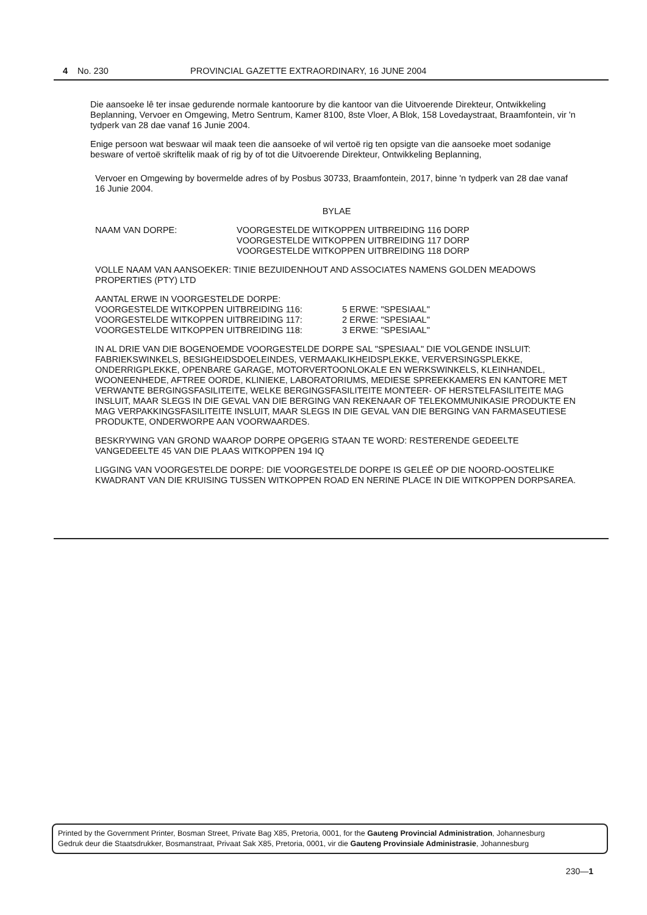4 No. 230 PROVINCIAL GAZETTE EXTRAORDINARY, 16 JUNE 2004
Die aansoeke lê ter insae gedurende normale kantoorure by die kantoor van die Uitvoerende Direkteur, Ontwikkeling Beplanning, Vervoer en Omgewing, Metro Sentrum, Kamer 8100, 8ste Vloer, A Blok, 158 Lovedaystraat, Braamfontein, vir 'n tydperk van 28 dae vanaf 16 Junie 2004.
Enige persoon wat beswaar wil maak teen die aansoeke of wil vertoë rig ten opsigte van die aansoeke moet sodanige besware of vertoë skriftelik maak of rig by of tot die Uitvoerende Direkteur, Ontwikkeling Beplanning,
Vervoer en Omgewing by bovermelde adres of by Posbus 30733, Braamfontein, 2017, binne 'n tydperk van 28 dae vanaf 16 Junie 2004.
BYLAE
| NAAM VAN DORPE: | VOORGESTELDE WITKOPPEN UITBREIDING 116 DORP VOORGESTELDE WITKOPPEN UITBREIDING 117 DORP VOORGESTELDE WITKOPPEN UITBREIDING 118 DORP |
VOLLE NAAM VAN AANSOEKER: TINIE BEZUIDENHOUT AND ASSOCIATES NAMENS GOLDEN MEADOWS PROPERTIES (PTY) LTD
AANTAL ERWE IN VOORGESTELDE DORPE:
| VOORGESTELDE WITKOPPEN UITBREIDING 116: | 5 ERWE: "SPESIAAL" |
| VOORGESTELDE WITKOPPEN UITBREIDING 117: | 2 ERWE: "SPESIAAL" |
| VOORGESTELDE WITKOPPEN UITBREIDING 118: | 3 ERWE: "SPESIAAL" |
IN AL DRIE VAN DIE BOGENOEMDE VOORGESTELDE DORPE SAL "SPESIAAL" DIE VOLGENDE INSLUIT: FABRIEKSWINKELS, BESIGHEIDSDOELEINDES, VERMAAKLIKHEIDSPLEKKE, VERVERSINGSPLEKKE, ONDERRIGPLEKKE, OPENBARE GARAGE, MOTORVERTOONLOKALE EN WERKSWINKELS, KLEINHANDEL, WOONEENHEDE, AFTREE OORDE, KLINIEKE, LABORATORIUMS, MEDIESE SPREEKKAMERS EN KANTORE MET VERWANTE BERGINGSFASILITEITE, WELKE BERGINGSFASILITEITE MONTEER- OF HERSTELFASILITEITE MAG INSLUIT, MAAR SLEGS IN DIE GEVAL VAN DIE BERGING VAN REKENAAR OF TELEKOMMUNIKASIE PRODUKTE EN MAG VERPAKKINGSFASILITEITE INSLUIT, MAAR SLEGS IN DIE GEVAL VAN DIE BERGING VAN FARMASEUTIESE PRODUKTE, ONDERWORPE AAN VOORWAARDES.
BESKRYWING VAN GROND WAAROP DORPE OPGERIG STAAN TE WORD: RESTERENDE GEDEELTE VANGEDEELTE 45 VAN DIE PLAAS WITKOPPEN 194 IQ
LIGGING VAN VOORGESTELDE DORPE: DIE VOORGESTELDE DORPE IS GELEË OP DIE NOORD-OOSTELIKE KWADRANT VAN DIE KRUISING TUSSEN WITKOPPEN ROAD EN NERINE PLACE IN DIE WITKOPPEN DORPSAREA.
Printed by the Government Printer, Bosman Street, Private Bag X85, Pretoria, 0001, for the Gauteng Provincial Administration, Johannesburg
Gedruk deur die Staatsdrukker, Bosmanstraat, Privaat Sak X85, Pretoria, 0001, vir die Gauteng Provinsiale Administrasie, Johannesburg
230—1